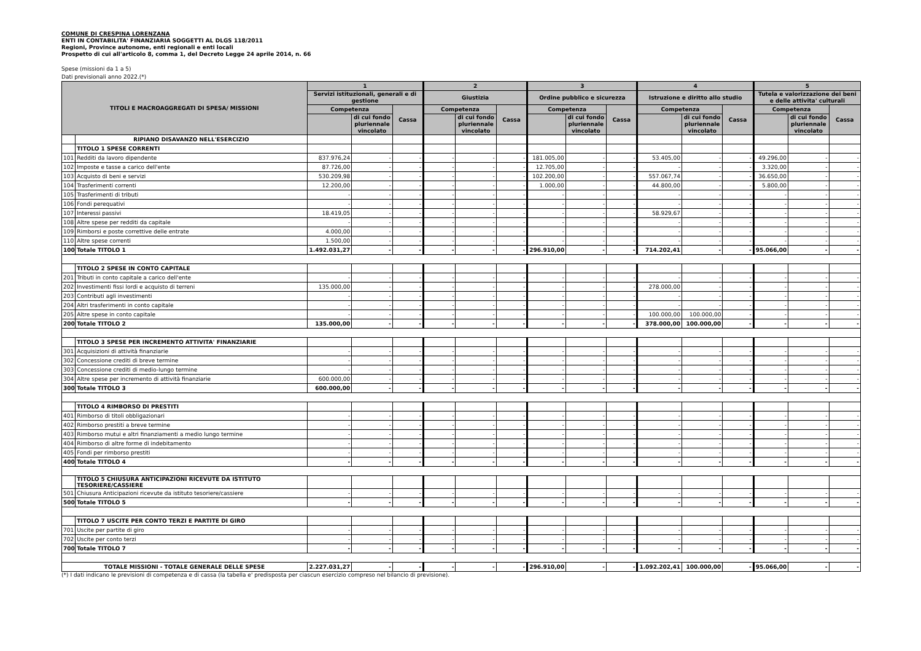COMUNE DI CRESPINA LORENZANA
ENTI IN CONTABILITA' FINANZIARIA SOGGETTI AL DLGS 118/2011
Regioni, Province autonome, enti regionali e enti locali
Prospetto di cui all'articolo 8, comma 1, del Decreto Legge 24 aprile 2014, n. 66
Spese (missioni da 1 a 5)
Dati previsionali anno 2022.(*)
| TITOLI E MACROAGGREGATI DI SPESA/ MISSIONI | | 1 | | | 2 | | | 3 | | | 4 | | | 5 | | |
| --- | --- | --- | --- | --- | --- | --- | --- | --- | --- | --- | --- | --- | --- | --- | --- | --- |
| | | Servizi istituzionali, generali e di gestione | | | Giustizia | | | Ordine pubblico e sicurezza | | | Istruzione e diritto allo studio | | | Tutela e valorizzazione dei beni e delle attivita' culturali | | |
| | | Competenza | | Cassa | Competenza | | Cassa | Competenza | | Cassa | Competenza | | Cassa | Competenza | | Cassa |
| | | | di cui fondo pluriennale vincolato | | | di cui fondo pluriennale vincolato | | | di cui fondo pluriennale vincolato | | | di cui fondo pluriennale vincolato | | | di cui fondo pluriennale vincolato | |
| | RIPIANO DISAVANZO NELL'ESERCIZIO | | | | | | | | | | | | | | | |
| | TITOLO 1 SPESE CORRENTI | | | | | | | | | | | | | | | |
| 101 | Redditi da lavoro dipendente | 837.976,24 | - | - | - | - | - | 181.005,00 | - | - | 53.405,00 | - | - | 49.296,00 | - | - |
| 102 | Imposte e tasse a carico dell'ente | 87.726,00 | - | - | - | - | - | 12.705,00 | - | - | - | - | - | 3.320,00 | - | - |
| 103 | Acquisto di beni e servizi | 530.209,98 | - | - | - | - | - | 102.200,00 | - | - | 557.067,74 | - | - | 36.650,00 | - | - |
| 104 | Trasferimenti correnti | 12.200,00 | - | - | - | - | - | 1.000,00 | - | - | 44.800,00 | - | - | 5.800,00 | - | - |
| 105 | Trasferimenti di tributi | - | - | - | - | - | - | - | - | - | - | - | - | - | - | - |
| 106 | Fondi perequativi | - | - | - | - | - | - | - | - | - | - | - | - | - | - | - |
| 107 | Interessi passivi | 18.419,05 | - | - | - | - | - | - | - | - | 58.929,67 | - | - | - | - | - |
| 108 | Altre spese per redditi da capitale | - | - | - | - | - | - | - | - | - | - | - | - | - | - | - |
| 109 | Rimborsi e poste correttive delle entrate | 4.000,00 | - | - | - | - | - | - | - | - | - | - | - | - | - | - |
| 110 | Altre spese correnti | 1.500,00 | - | - | - | - | - | - | - | - | - | - | - | - | - | - |
| 100 | Totale TITOLO 1 | 1.492.031,27 | - | - | - | - | - | 296.910,00 | - | - | 714.202,41 | - | - | 95.066,00 | - | - |
| | TITOLO 2 SPESE IN CONTO CAPITALE | | | | | | | | | | | | | | | |
| 201 | Tributi in conto capitale a carico dell'ente | - | - | - | - | - | - | - | - | - | - | - | - | - | - | - |
| 202 | Investimenti fissi lordi e acquisto di terreni | 135.000,00 | - | - | - | - | - | - | - | - | 278.000,00 | - | - | - | - | - |
| 203 | Contributi agli investimenti | - | - | - | - | - | - | - | - | - | - | - | - | - | - | - |
| 204 | Altri trasferimenti in conto capitale | - | - | - | - | - | - | - | - | - | - | - | - | - | - | - |
| 205 | Altre spese in conto capitale | - | - | - | - | - | - | - | - | - | 100.000,00 | 100.000,00 | - | - | - | - |
| 200 | Totale TITOLO 2 | 135.000,00 | - | - | - | - | - | - | - | - | 378.000,00 | 100.000,00 | - | - | - | - |
| | TITOLO 3 SPESE PER INCREMENTO ATTIVITA' FINANZIARIE | | | | | | | | | | | | | | | |
| 301 | Acquisizioni di attività finanziarie | - | - | - | - | - | - | - | - | - | - | - | - | - | - | - |
| 302 | Concessione crediti di breve termine | - | - | - | - | - | - | - | - | - | - | - | - | - | - | - |
| 303 | Concessione crediti di medio-lungo termine | - | - | - | - | - | - | - | - | - | - | - | - | - | - | - |
| 304 | Altre spese per incremento di attività finanziarie | 600.000,00 | - | - | - | - | - | - | - | - | - | - | - | - | - | - |
| 300 | Totale TITOLO 3 | 600.000,00 | - | - | - | - | - | - | - | - | - | - | - | - | - | - |
| | TITOLO 4 RIMBORSO DI PRESTITI | | | | | | | | | | | | | | | |
| 401 | Rimborso di titoli obbligazionari | - | - | - | - | - | - | - | - | - | - | - | - | - | - | - |
| 402 | Rimborso prestiti a breve termine | - | - | - | - | - | - | - | - | - | - | - | - | - | - | - |
| 403 | Rimborso mutui e altri finanziamenti a medio lungo termine | - | - | - | - | - | - | - | - | - | - | - | - | - | - | - |
| 404 | Rimborso di altre forme di indebitamento | - | - | - | - | - | - | - | - | - | - | - | - | - | - | - |
| 405 | Fondi per rimborso prestiti | - | - | - | - | - | - | - | - | - | - | - | - | - | - | - |
| 400 | Totale TITOLO 4 | - | - | - | - | - | - | - | - | - | - | - | - | - | - | - |
| | TITOLO 5 CHIUSURA ANTICIPAZIONI RICEVUTE DA ISTITUTO TESORIERE/CASSIERE | | | | | | | | | | | | | | | |
| 501 | Chiusura Anticipazioni ricevute da istituto tesoriere/cassiere | - | - | - | - | - | - | - | - | - | - | - | - | - | - | - |
| 500 | Totale TITOLO 5 | - | - | - | - | - | - | - | - | - | - | - | - | - | - | - |
| | TITOLO 7 USCITE PER CONTO TERZI E PARTITE DI GIRO | | | | | | | | | | | | | | | |
| 701 | Uscite per partite di giro | - | - | - | - | - | - | - | - | - | - | - | - | - | - | - |
| 702 | Uscite per conto terzi | - | - | - | - | - | - | - | - | - | - | - | - | - | - | - |
| 700 | Totale TITOLO 7 | - | - | - | - | - | - | - | - | - | - | - | - | - | - | - |
| TOTALE MISSIONI - TOTALE GENERALE DELLE SPESE | | 2.227.031,27 | - | - | - | - | - | 296.910,00 | - | - | 1.092.202,41 | 100.000,00 | - | 95.066,00 | - | - |
(*) I dati indicano le previsioni di competenza e di cassa (la tabella e' predisposta per ciascun esercizio compreso nel bilancio di previsione).